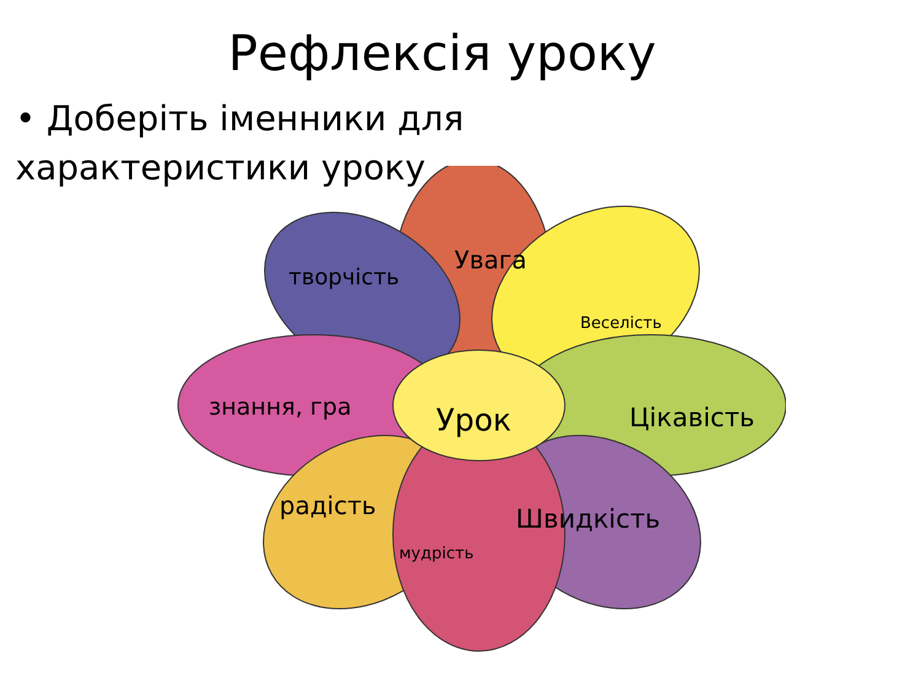Рефлексія уроку
• Доберіть іменники для характеристики уроку
творчість
Увага
Веселість
знання, гра Урок
Цікавість
радість Швидкість
мудрість